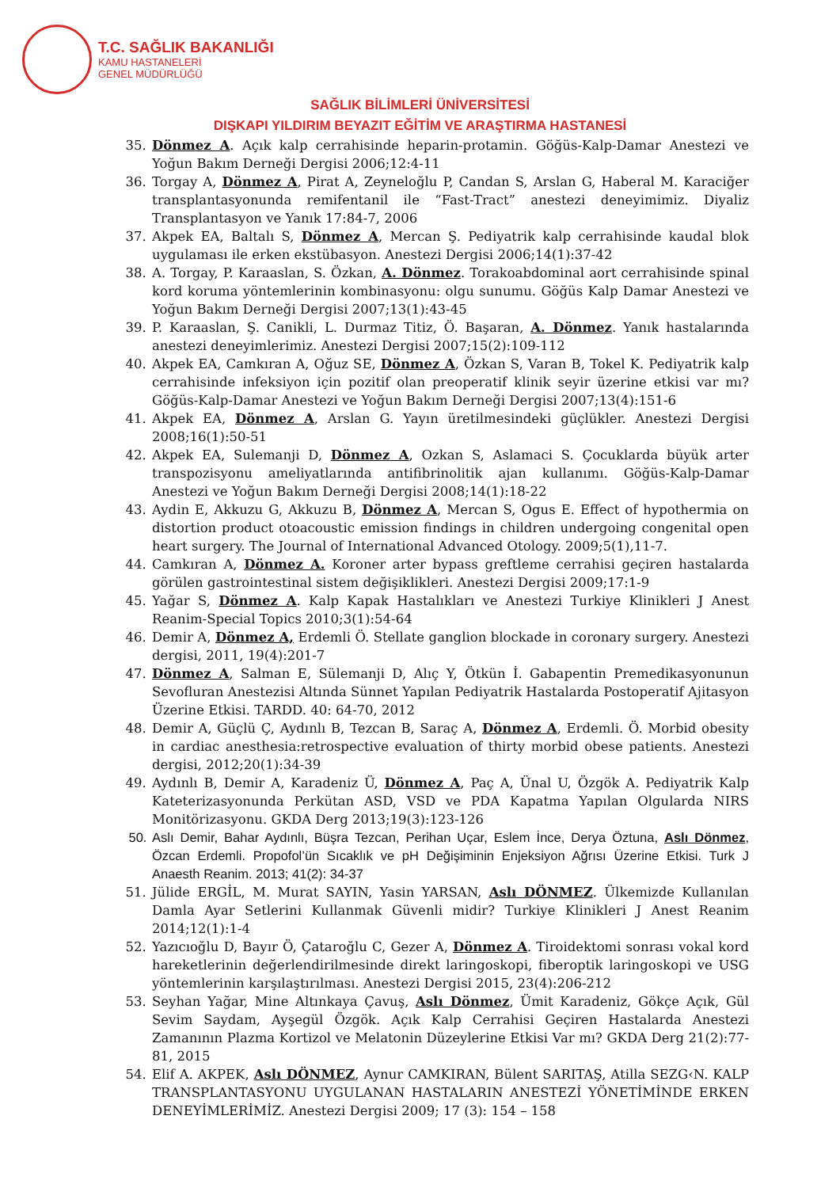T.C. SAĞLIK BAKANLIĞI
KAMU HASTANELERİ
GENEL MÜDÜRLÜĞÜ
SAĞLIK BİLİMLERİ ÜNİVERSİTESİ
DIŞKAPI YILDIRIM BEYAZIT EĞİTİM VE ARAŞTIRMA HASTANESİ
35. Dönmez A. Açık kalp cerrahisinde heparin-protamin. Göğüs-Kalp-Damar Anestezi ve Yoğun Bakım Derneği Dergisi 2006;12:4-11
36. Torgay A, Dönmez A, Pirat A, Zeyneloğlu P, Candan S, Arslan G, Haberal M. Karaciğer transplantasyonunda remifentanil ile “Fast-Tract” anestezi deneyimimiz. Diyaliz Transplantasyon ve Yanık 17:84-7, 2006
37. Akpek EA, Baltalı S, Dönmez A, Mercan Ş. Pediyatrik kalp cerrahisinde kaudal blok uygulaması ile erken ekstübasyon. Anestezi Dergisi 2006;14(1):37-42
38. A. Torgay, P. Karaaslan, S. Özkan, A. Dönmez. Torakoabdominal aort cerrahisinde spinal kord koruma yöntemlerinin kombinasyonu: olgu sunumu. Göğüs Kalp Damar Anestezi ve Yoğun Bakım Derneği Dergisi 2007;13(1):43-45
39. P. Karaaslan, Ş. Canikli, L. Durmaz Titiz, Ö. Başaran, A. Dönmez. Yanık hastalarında anestezi deneyimlerimiz. Anestezi Dergisi 2007;15(2):109-112
40. Akpek EA, Camkıran A, Oğuz SE, Dönmez A, Özkan S, Varan B, Tokel K. Pediyatrik kalp cerrahisinde infeksiyon için pozitif olan preoperatif klinik seyir üzerine etkisi var mı? Göğüs-Kalp-Damar Anestezi ve Yoğun Bakım Derneği Dergisi 2007;13(4):151-6
41. Akpek EA, Dönmez A, Arslan G. Yayın üretilmesindeki güçlükler. Anestezi Dergisi 2008;16(1):50-51
42. Akpek EA, Sulemanji D, Dönmez A, Ozkan S, Aslamaci S. Çocuklarda büyük arter transpozisyonu ameliyatlarında antifibrinolitik ajan kullanımı. Göğüs-Kalp-Damar Anestezi ve Yoğun Bakım Derneği Dergisi 2008;14(1):18-22
43. Aydin E, Akkuzu G, Akkuzu B, Dönmez A, Mercan S, Ogus E. Effect of hypothermia on distortion product otoacoustic emission findings in children undergoing congenital open heart surgery. The Journal of International Advanced Otology. 2009;5(1),11-7.
44. Camkıran A, Dönmez A. Koroner arter bypass greftleme cerrahisi geçiren hastalarda görülen gastrointestinal sistem değişiklikleri. Anestezi Dergisi 2009;17:1-9
45. Yağar S, Dönmez A. Kalp Kapak Hastalıkları ve Anestezi Turkiye Klinikleri J Anest Reanim-Special Topics 2010;3(1):54-64
46. Demir A, Dönmez A, Erdemli Ö. Stellate ganglion blockade in coronary surgery. Anestezi dergisi, 2011, 19(4):201-7
47. Dönmez A, Salman E, Sülemanji D, Alıç Y, Ötkün İ. Gabapentin Premedikasyonunun Sevofluran Anestezisi Altında Sünnet Yapılan Pediyatrik Hastalarda Postoperatif Ajitasyon Üzerine Etkisi. TARDD. 40: 64-70, 2012
48. Demir A, Güçlü Ç, Aydınlı B, Tezcan B, Saraç A, Dönmez A, Erdemli. Ö. Morbid obesity in cardiac anesthesia:retrospective evaluation of thirty morbid obese patients. Anestezi dergisi, 2012;20(1):34-39
49. Aydınlı B, Demir A, Karadeniz Ü, Dönmez A, Paç A, Ünal U, Özgök A. Pediyatrik Kalp Kateterizasyonunda Perkütan ASD, VSD ve PDA Kapatma Yapılan Olgularda NIRS Monitörizasyonu. GKDA Derg 2013;19(3):123-126
50. Aslı Demir, Bahar Aydınlı, Büşra Tezcan, Perihan Uçar, Eslem İnce, Derya Öztuna, Aslı Dönmez, Özcan Erdemli. Propofol’ün Sıcaklık ve pH Değişiminin Enjeksiyon Ağrısı Üzerine Etkisi. Turk J Anaesth Reanim. 2013; 41(2): 34-37
51. Jülide ERGİL, M. Murat SAYIN, Yasin YARSAN, Aslı DÖNMEZ. Ülkemizde Kullanılan Damla Ayar Setlerini Kullanmak Güvenli midir? Turkiye Klinikleri J Anest Reanim 2014;12(1):1-4
52. Yazıcıoğlu D, Bayır Ö, Çataroğlu C, Gezer A, Dönmez A. Tiroidektomi sonrası vokal kord hareketlerinin değerlendirilmesinde direkt laringoskopi, fiberoptik laringoskopi ve USG yöntemlerinin karşılaştırılması. Anestezi Dergisi 2015, 23(4):206-212
53. Seyhan Yağar, Mine Altınkaya Çavuş, Aslı Dönmez, Ümit Karadeniz, Gökçe Açık, Gül Sevim Saydam, Ayşegül Özgök. Açık Kalp Cerrahisi Geçiren Hastalarda Anestezi Zamanının Plazma Kortizol ve Melatonin Düzeylerine Etkisi Var mı? GKDA Derg 21(2):77-81, 2015
54. Elif A. AKPEK, Aslı DÖNMEZ, Aynur CAMKIRAN, Bülent SARITAŞ, Atilla SEZG‹N. KALP TRANSPLANTASYONU UYGULANAN HASTALARIN ANESTEZİ YÖNETİMİNDE ERKEN DENEYİMLERİMİZ. Anestezi Dergisi 2009; 17 (3): 154 – 158